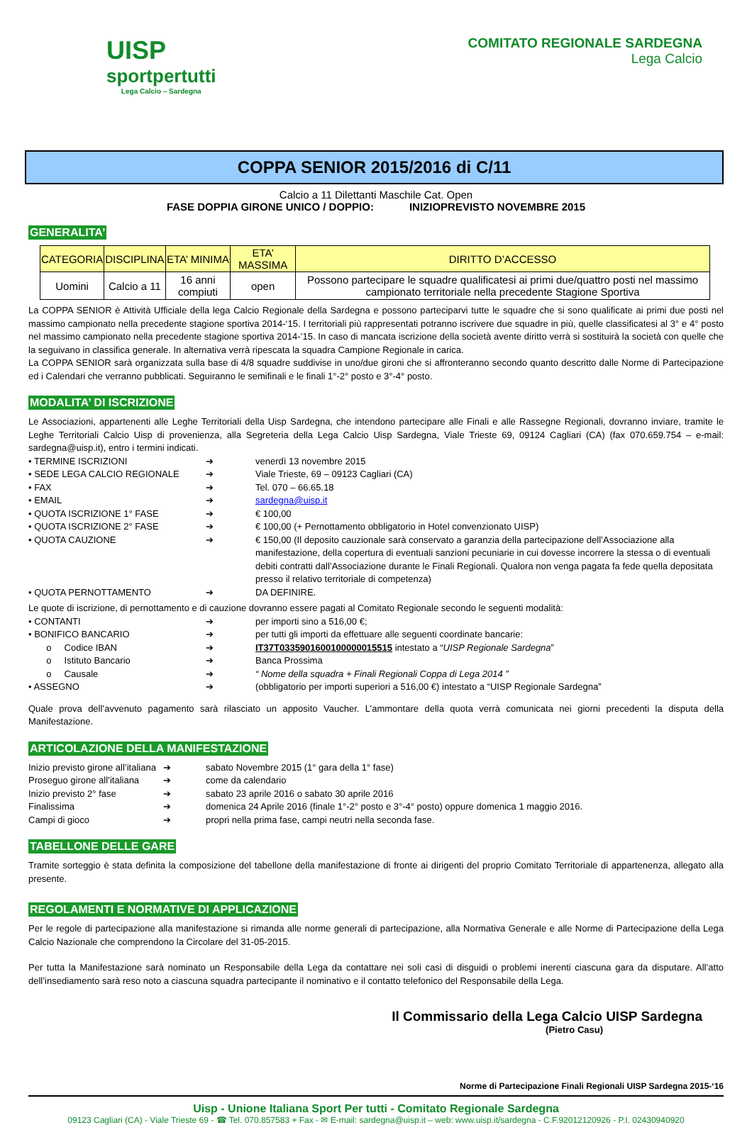UISP
sportpertutti
Lega Calcio – Sardegna
COMITATO REGIONALE SARDEGNA
Lega Calcio
COPPA SENIOR 2015/2016 di C/11
Calcio a 11 Dilettanti Maschile Cat. Open
FASE DOPPIA GIRONE UNICO / DOPPIO: INIZIOPREVISTO NOVEMBRE 2015
GENERALITA’
| CATEGORIA | DISCIPLINA | ETA’ MINIMA | ETA’ MASSIMA | DIRITTO D’ACCESSO |
| --- | --- | --- | --- | --- |
| Uomini | Calcio a 11 | 16 anni compiuti | open | Possono partecipare le squadre qualificatesi ai primi due/quattro posti nel massimo campionato territoriale nella precedente Stagione Sportiva |
La COPPA SENIOR è Attività Ufficiale della lega Calcio Regionale della Sardegna e possono parteciparvi tutte le squadre che si sono qualificate ai primi due posti nel massimo campionato nella precedente stagione sportiva 2014-‘15. I territoriali più rappresentati potranno iscrivere due squadre in più, quelle classificatesi al 3° e 4° posto nel massimo campionato nella precedente stagione sportiva 2014-’15. In caso di mancata iscrizione della società avente diritto verrà si sostituirà la società con quelle che la seguivano in classifica generale. In alternativa verrà ripescata la squadra Campione Regionale in carica.
La COPPA SENIOR sarà organizzata sulla base di 4/8 squadre suddivise in uno/due gironi che si affronteranno secondo quanto descritto dalle Norme di Partecipazione ed i Calendari che verranno pubblicati. Seguiranno le semifinali e le finali 1°-2° posto e 3°-4° posto.
MODALITA’ DI ISCRIZIONE
Le Associazioni, appartenenti alle Leghe Territoriali della Uisp Sardegna, che intendono partecipare alle Finali e alle Rassegne Regionali, dovranno inviare, tramite le Leghe Territoriali Calcio Uisp di provenienza, alla Segreteria della Lega Calcio Uisp Sardegna, Viale Trieste 69, 09124 Cagliari (CA) (fax 070.659.754 – e-mail: sardegna@uisp.it), entro i termini indicati.
• TERMINE ISCRIZIONI ➔ venerdì 13 novembre 2015
• SEDE LEGA CALCIO REGIONALE ➔ Viale Trieste, 69 – 09123 Cagliari (CA)
• FAX ➔ Tel. 070 – 66.65.18
• EMAIL ➔ sardegna@uisp.it
• QUOTA ISCRIZIONE 1° FASE ➔ € 100,00
• QUOTA ISCRIZIONE 2° FASE ➔ € 100,00 (+ Pernottamento obbligatorio in Hotel convenzionato UISP)
• QUOTA CAUZIONE ➔ € 150,00 (Il deposito cauzionale sarà conservato a garanzia della partecipazione dell’Associazione alla manifestazione, della copertura di eventuali sanzioni pecuniarie in cui dovesse incorrere la stessa o di eventuali debiti contratti dall’Associazione durante le Finali Regionali. Qualora non venga pagata fa fede quella depositata presso il relativo territoriale di competenza)
• QUOTA PERNOTTAMENTO ➔ DA DEFINIRE.
Le quote di iscrizione, di pernottamento e di cauzione dovranno essere pagati al Comitato Regionale secondo le seguenti modalità:
• CONTANTI ➔ per importi sino a 516,00 €;
• BONIFICO BANCARIO ➔ per tutti gli importi da effettuare alle seguenti coordinate bancarie:
o Codice IBAN ➔ IT37T0335901600100000015515 intestato a “UISP Regionale Sardegna”
o Istituto Bancario ➔ Banca Prossima
o Causale ➔ “ Nome della squadra + Finali Regionali Coppa di Lega 2014 ”
• ASSEGNO ➔ (obbligatorio per importi superiori a 516,00 €) intestato a “UISP Regionale Sardegna”
Quale prova dell’avvenuto pagamento sarà rilasciato un apposito Vaucher. L’ammontare della quota verrà comunicata nei giorni precedenti la disputa della Manifestazione.
ARTICOLAZIONE DELLA MANIFESTAZIONE
Inizio previsto girone all’italiana ➔ sabato Novembre 2015 (1° gara della 1° fase)
Proseguo girone all’italiana ➔ come da calendario
Inizio previsto 2° fase ➔ sabato 23 aprile 2016 o sabato 30 aprile 2016
Finalissima ➔ domenica 24 Aprile 2016 (finale 1°-2° posto e 3°-4° posto) oppure domenica 1 maggio 2016.
Campi di gioco ➔ propri nella prima fase, campi neutri nella seconda fase.
TABELLONE DELLE GARE
Tramite sorteggio è stata definita la composizione del tabellone della manifestazione di fronte ai dirigenti del proprio Comitato Territoriale di appartenenza, allegato alla presente.
REGOLAMENTI E NORMATIVE DI APPLICAZIONE
Per le regole di partecipazione alla manifestazione si rimanda alle norme generali di partecipazione, alla Normativa Generale e alle Norme di Partecipazione della Lega Calcio Nazionale che comprendono la Circolare del 31-05-2015.
Per tutta la Manifestazione sarà nominato un Responsabile della Lega da contattare nei soli casi di disguidi o problemi inerenti ciascuna gara da disputare. All’atto dell’insediamento sarà reso noto a ciascuna squadra partecipante il nominativo e il contatto telefonico del Responsabile della Lega.
Il Commissario della Lega Calcio UISP Sardegna
(Pietro Casu)
Norme di Partecipazione Finali Regionali UISP Sardegna 2015-‘16
Uisp - Unione Italiana Sport Per tutti - Comitato Regionale Sardegna
09123 Cagliari (CA) - Viale Trieste 69 - ☎ Tel. 070.857583 + Fax - ✉ E-mail: sardegna@uisp.it – web: www.uisp.it/sardegna - C.F.92012120926 - P.I. 02430940920